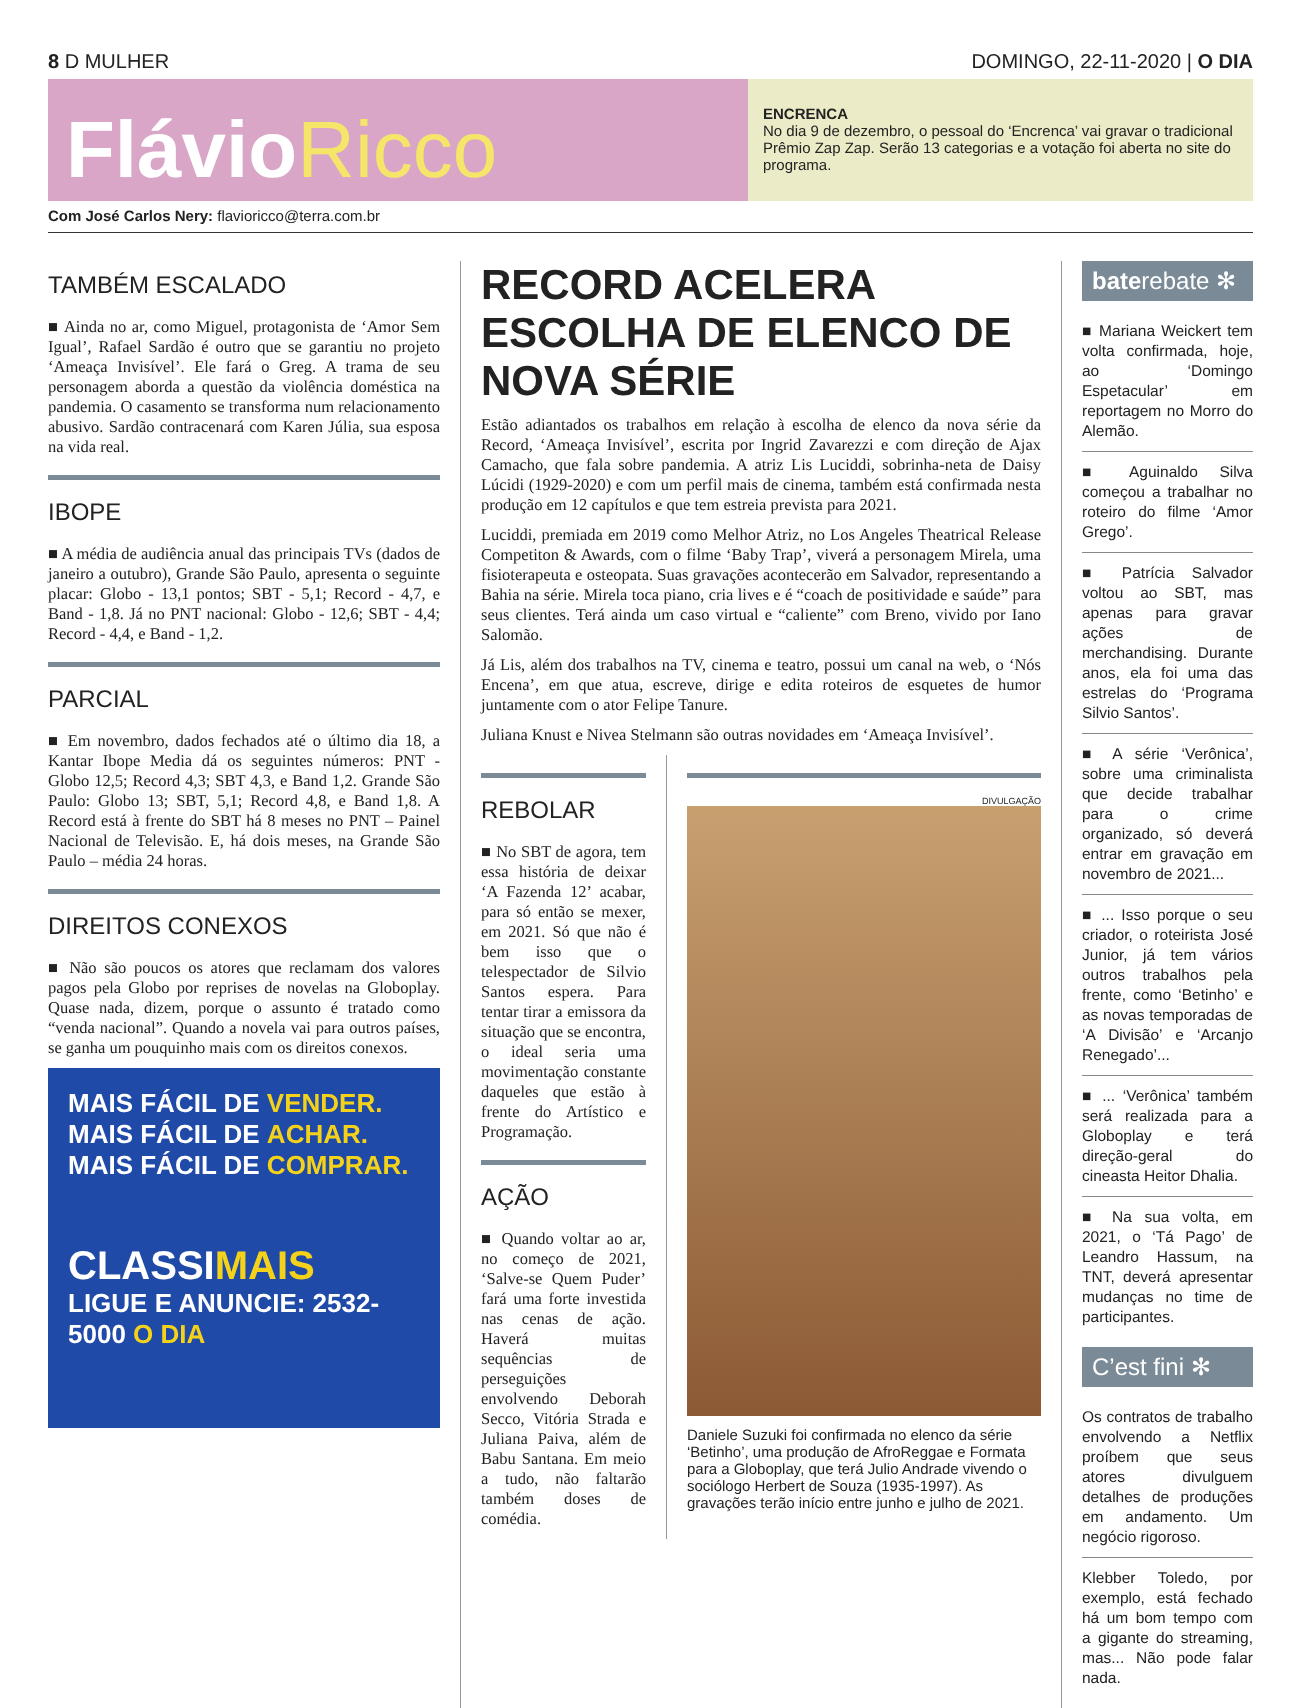8 D MULHER DOMINGO, 22-11-2020 | O DIA
FlávioRicco
ENCRENCA
No dia 9 de dezembro, o pessoal do ‘Encrenca’ vai gravar o tradicional Prêmio Zap Zap. Serão 13 categorias e a votação foi aberta no site do programa.
Com José Carlos Nery: flavioricco@terra.com.br
TAMBÉM ESCALADO
■ Ainda no ar, como Miguel, protagonista de ‘Amor Sem Igual’, Rafael Sardão é outro que se garantiu no projeto ‘Ameaça Invisível’. Ele fará o Greg. A trama de seu personagem aborda a questão da violência doméstica na pandemia. O casamento se transforma num relacionamento abusivo. Sardão contracenará com Karen Júlia, sua esposa na vida real.
IBOPE
■ A média de audiência anual das principais TVs (dados de janeiro a outubro), Grande São Paulo, apresenta o seguinte placar: Globo - 13,1 pontos; SBT - 5,1; Record - 4,7, e Band - 1,8. Já no PNT nacional: Globo - 12,6; SBT - 4,4; Record - 4,4, e Band - 1,2.
PARCIAL
■ Em novembro, dados fechados até o último dia 18, a Kantar Ibope Media dá os seguintes números: PNT - Globo 12,5; Record 4,3; SBT 4,3, e Band 1,2. Grande São Paulo: Globo 13; SBT, 5,1; Record 4,8, e Band 1,8. A Record está à frente do SBT há 8 meses no PNT – Painel Nacional de Televisão. E, há dois meses, na Grande São Paulo – média 24 horas.
DIREITOS CONEXOS
■ Não são poucos os atores que reclamam dos valores pagos pela Globo por reprises de novelas na Globoplay. Quase nada, dizem, porque o assunto é tratado como “venda nacional”. Quando a novela vai para outros países, se ganha um pouquinho mais com os direitos conexos.
MAIS FÁCIL DE VENDER.
MAIS FÁCIL DE ACHAR.
MAIS FÁCIL DE COMPRAR.
CLASSIMAIS
LIGUE E ANUNCIE: 2532-5000 O DIA
RECORD ACELERA ESCOLHA DE ELENCO DE NOVA SÉRIE
Estão adiantados os trabalhos em relação à escolha de elenco da nova série da Record, ‘Ameaça Invisível’, escrita por Ingrid Zavarezzi e com direção de Ajax Camacho, que fala sobre pandemia. A atriz Lis Luciddi, sobrinha-neta de Daisy Lúcidi (1929-2020) e com um perfil mais de cinema, também está confirmada nesta produção em 12 capítulos e que tem estreia prevista para 2021.
Luciddi, premiada em 2019 como Melhor Atriz, no Los Angeles Theatrical Release Competiton & Awards, com o filme ‘Baby Trap’, viverá a personagem Mirela, uma fisioterapeuta e osteopata. Suas gravações acontecerão em Salvador, representando a Bahia na série. Mirela toca piano, cria lives e é “coach de positividade e saúde” para seus clientes. Terá ainda um caso virtual e “caliente” com Breno, vivido por Iano Salomão.
Já Lis, além dos trabalhos na TV, cinema e teatro, possui um canal na web, o ‘Nós Encena’, em que atua, escreve, dirige e edita roteiros de esquetes de humor juntamente com o ator Felipe Tanure.
Juliana Knust e Nivea Stelmann são outras novidades em ‘Ameaça Invisível’.
REBOLAR
■ No SBT de agora, tem essa história de deixar ‘A Fazenda 12’ acabar, para só então se mexer, em 2021. Só que não é bem isso que o telespectador de Silvio Santos espera. Para tentar tirar a emissora da situação que se encontra, o ideal seria uma movimentação constante daqueles que estão à frente do Artístico e Programação.
AÇÃO
■ Quando voltar ao ar, no começo de 2021, ‘Salve-se Quem Puder’ fará uma forte investida nas cenas de ação. Haverá muitas sequências de perseguições envolvendo Deborah Secco, Vitória Strada e Juliana Paiva, além de Babu Santana. Em meio a tudo, não faltarão também doses de comédia.
DIVULGAÇÃO
Daniele Suzuki foi confirmada no elenco da série ‘Betinho’, uma produção de AfroReggae e Formata para a Globoplay, que terá Julio Andrade vivendo o sociólogo Herbert de Souza (1935-1997). As gravações terão início entre junho e julho de 2021.
baterebate ✻
■ Mariana Weickert tem volta confirmada, hoje, ao ‘Domingo Espetacular’ em reportagem no Morro do Alemão.
■ Aguinaldo Silva começou a trabalhar no roteiro do filme ‘Amor Grego’.
■ Patrícia Salvador voltou ao SBT, mas apenas para gravar ações de merchandising. Durante anos, ela foi uma das estrelas do ‘Programa Silvio Santos’.
■ A série ‘Verônica’, sobre uma criminalista que decide trabalhar para o crime organizado, só deverá entrar em gravação em novembro de 2021...
■ ... Isso porque o seu criador, o roteirista José Junior, já tem vários outros trabalhos pela frente, como ‘Betinho’ e as novas temporadas de ‘A Divisão’ e ‘Arcanjo Renegado’...
■ ... ‘Verônica’ também será realizada para a Globoplay e terá direção-geral do cineasta Heitor Dhalia.
■ Na sua volta, em 2021, o ‘Tá Pago’ de Leandro Hassum, na TNT, deverá apresentar mudanças no time de participantes.
C’est fini ✻
Os contratos de trabalho envolvendo a Netflix proíbem que seus atores divulguem detalhes de produções em andamento. Um negócio rigoroso.
Klebber Toledo, por exemplo, está fechado há um bom tempo com a gigante do streaming, mas... Não pode falar nada.